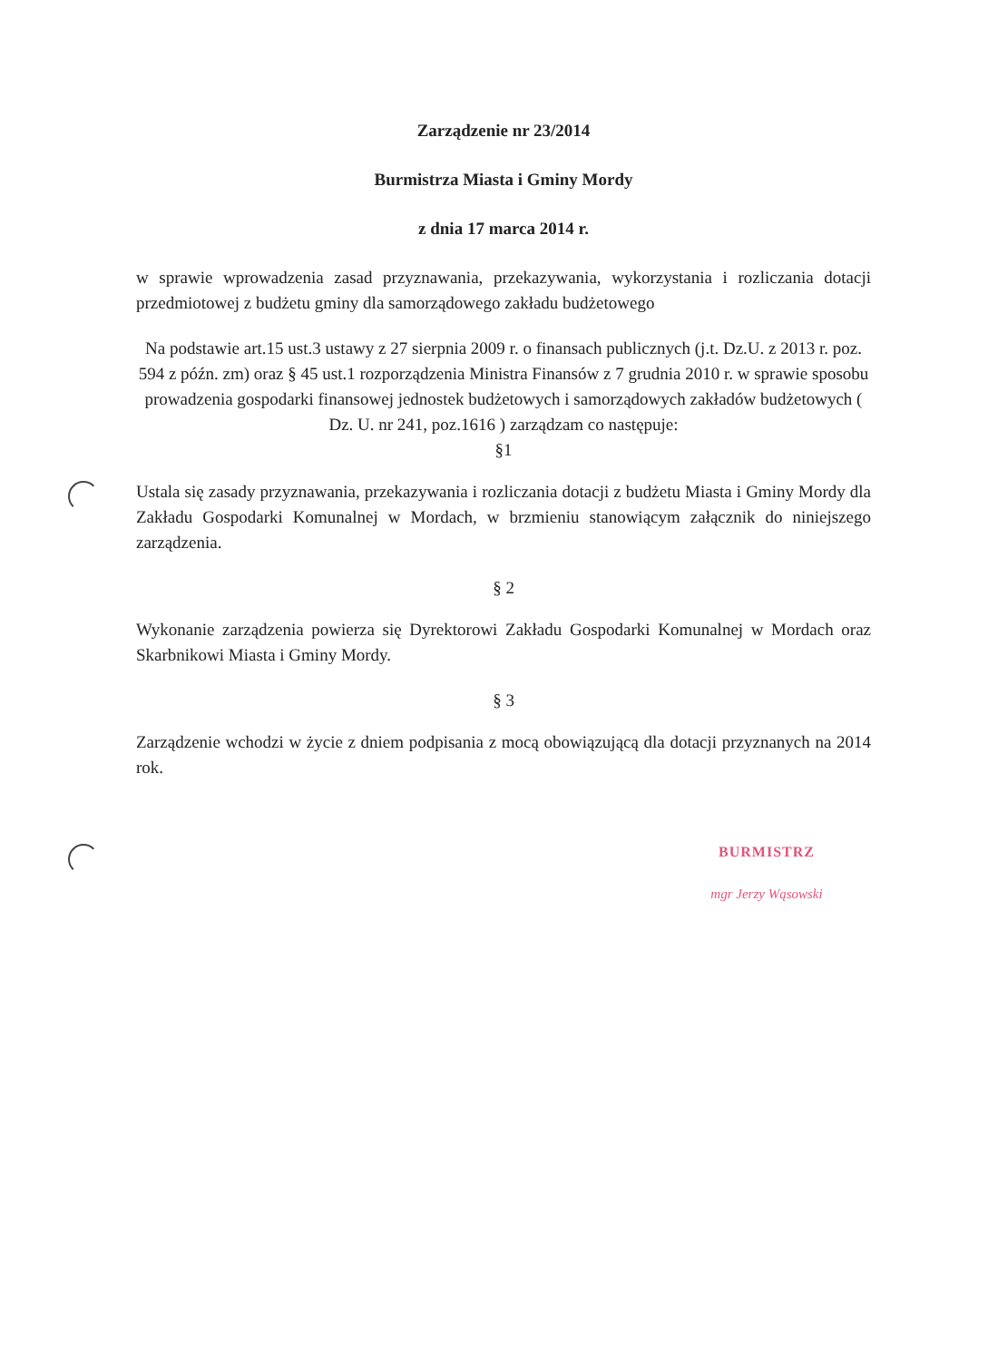Zarządzenie nr 23/2014
Burmistrza Miasta i Gminy Mordy
z dnia 17 marca 2014 r.
w sprawie wprowadzenia zasad przyznawania, przekazywania, wykorzystania i rozliczania dotacji przedmiotowej z budżetu gminy dla samorządowego zakładu budżetowego
Na podstawie art.15 ust.3 ustawy z 27 sierpnia 2009 r. o finansach publicznych (j.t. Dz.U. z 2013 r. poz. 594 z późn. zm) oraz § 45 ust.1 rozporządzenia Ministra Finansów z 7 grudnia 2010 r. w sprawie sposobu prowadzenia gospodarki finansowej jednostek budżetowych i samorządowych zakładów budżetowych ( Dz. U. nr 241, poz.1616 ) zarządzam co następuje:
§1
Ustala się zasady przyznawania, przekazywania i rozliczania dotacji z budżetu Miasta i Gminy Mordy dla Zakładu Gospodarki Komunalnej w Mordach, w brzmieniu stanowiącym załącznik do niniejszego zarządzenia.
§ 2
Wykonanie zarządzenia powierza się Dyrektorowi Zakładu Gospodarki Komunalnej w Mordach oraz Skarbnikowi Miasta i Gminy Mordy.
§ 3
Zarządzenie wchodzi w życie z dniem podpisania z mocą obowiązującą dla dotacji przyznanych na 2014 rok.
BURMISTRZ
mgr Jerzy Wąsowski